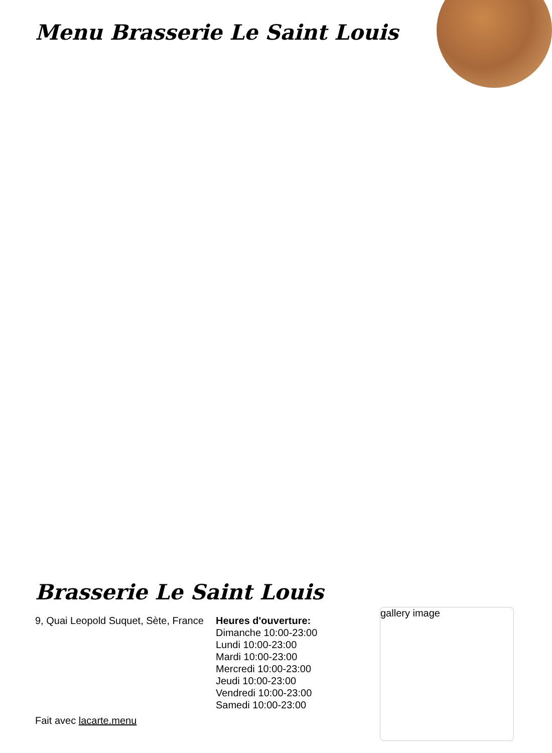Menu Brasserie Le Saint Louis
Brasserie Le Saint Louis
9, Quai Leopold Suquet, Sète, France
Heures d'ouverture:
Dimanche 10:00-23:00
Lundi 10:00-23:00
Mardi 10:00-23:00
Mercredi 10:00-23:00
Jeudi 10:00-23:00
Vendredi 10:00-23:00
Samedi 10:00-23:00
gallery image
Fait avec lacarte.menu